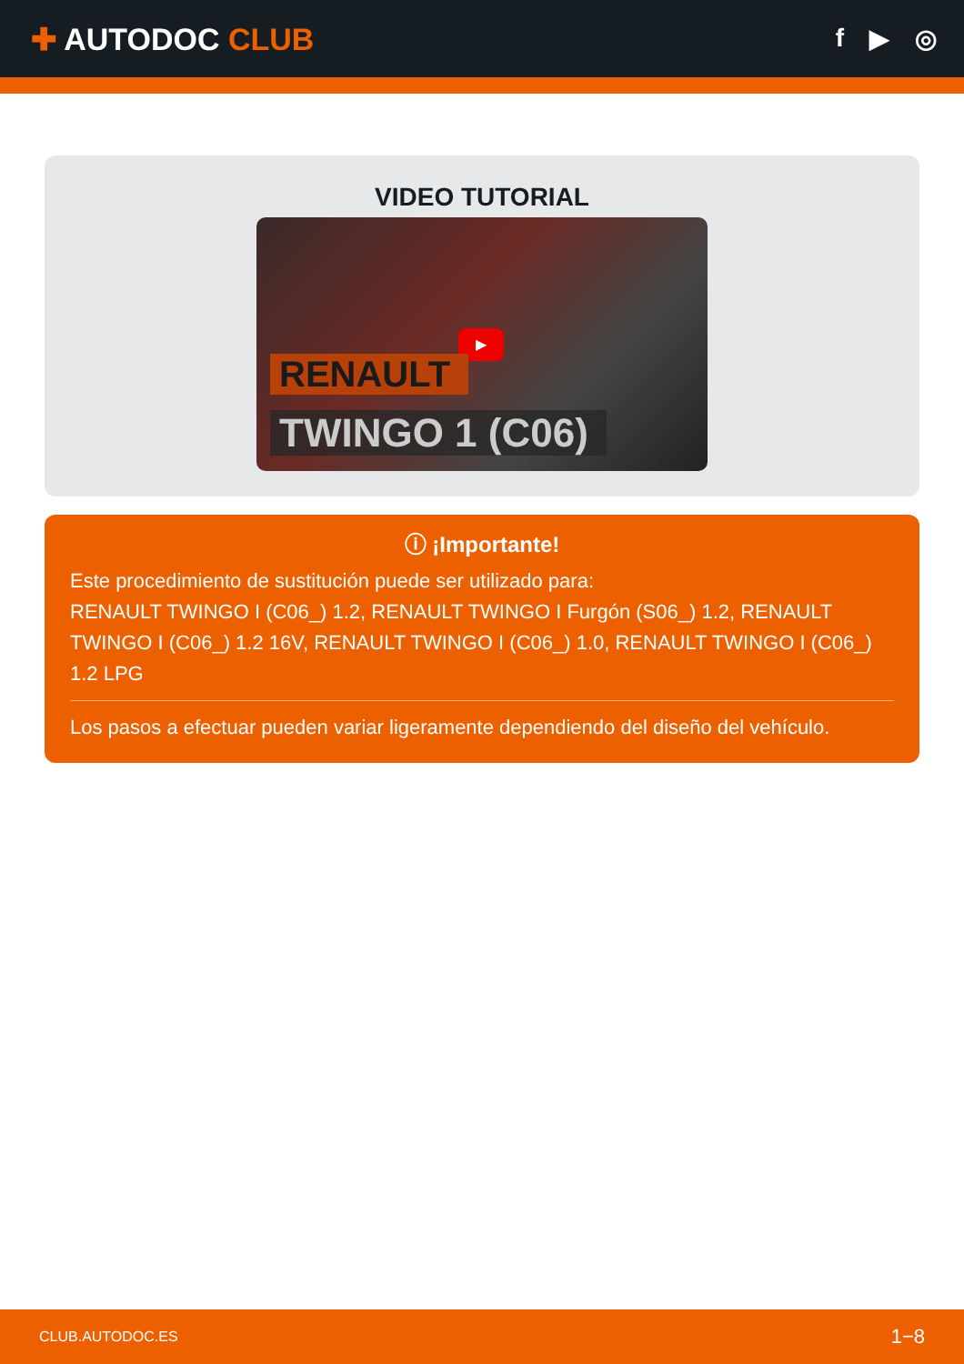✚ AUTODOC CLUB
f ▶ ◎
VIDEO TUTORIAL
▶
RENAULT
TWINGO 1 (C06)
ⓘ ¡Importante!
Este procedimiento de sustitución puede ser utilizado para:
RENAULT TWINGO I (C06_) 1.2, RENAULT TWINGO I Furgón (S06_) 1.2, RENAULT TWINGO I (C06_) 1.2 16V, RENAULT TWINGO I (C06_) 1.0, RENAULT TWINGO I (C06_) 1.2 LPG
Los pasos a efectuar pueden variar ligeramente dependiendo del diseño del vehículo.
CLUB.AUTODOC.ES 1−8